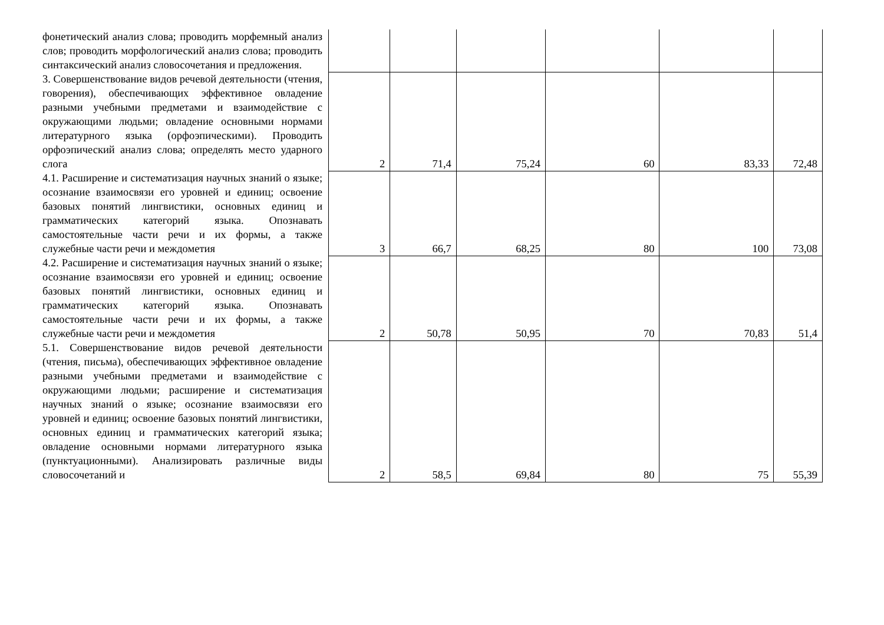| фонетический анализ слова; проводить морфемный анализ слов; проводить морфологический анализ слова; проводить синтаксический анализ словосочетания и предложения. | | | | | | |
| 3. Совершенствование видов речевой деятельности (чтения, говорения), обеспечивающих эффективное овладение разными учебными предметами и взаимодействие с окружающими людьми; овладение основными нормами литературного языка (орфоэпическими). Проводить орфоэпический анализ слова; определять место ударного слога | 2 | 71,4 | 75,24 | 60 | 83,33 | 72,48 |
| 4.1. Расширение и систематизация научных знаний о языке; осознание взаимосвязи его уровней и единиц; освоение базовых понятий лингвистики, основных единиц и грамматических категорий языка. Опознавать самостоятельные части речи и их формы, а также служебные части речи и междометия | 3 | 66,7 | 68,25 | 80 | 100 | 73,08 |
| 4.2. Расширение и систематизация научных знаний о языке; осознание взаимосвязи его уровней и единиц; освоение базовых понятий лингвистики, основных единиц и грамматических категорий языка. Опознавать самостоятельные части речи и их формы, а также служебные части речи и междометия | 2 | 50,78 | 50,95 | 70 | 70,83 | 51,4 |
| 5.1. Совершенствование видов речевой деятельности (чтения, письма), обеспечивающих эффективное овладение разными учебными предметами и взаимодействие с окружающими людьми; расширение и систематизация научных знаний о языке; осознание взаимосвязи его уровней и единиц; освоение базовых понятий лингвистики, основных единиц и грамматических категорий языка; овладение основными нормами литературного языка (пунктуационными). Анализировать различные виды словосочетаний и | 2 | 58,5 | 69,84 | 80 | 75 | 55,39 |